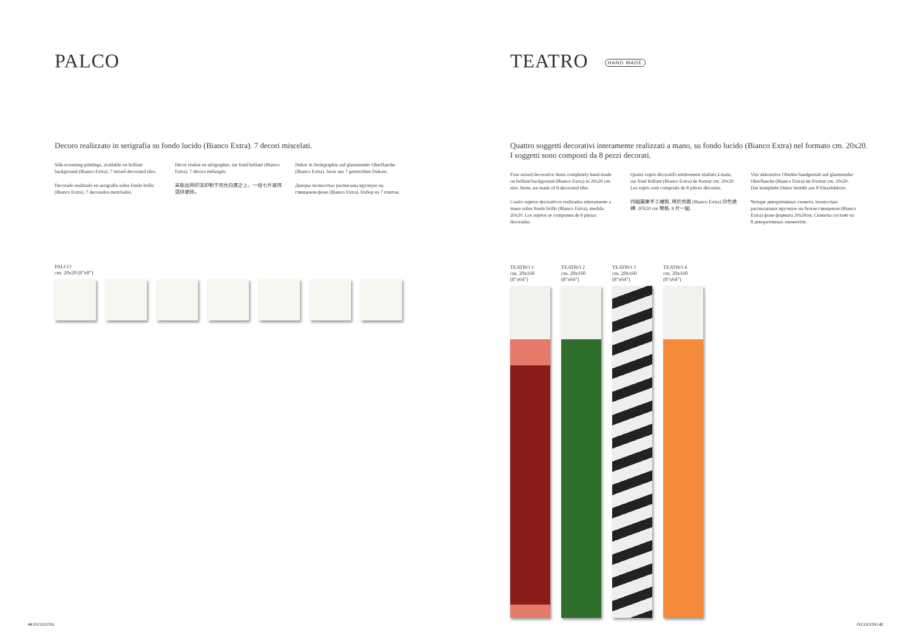PALCO
Decoro realizzato in serigrafia su fondo lucido (Bianco Extra). 7 decori miscelati.
Silk-screening printings, available on brillant background (Bianco Extra). 7 mixed decorated tiles.
Decorado realizado en serigrafia sobre fondo brillo (Bianco Extra). 7 decorados mezclados.
Décor réalisé en sérigraphie, sur fond brillant (Bianco Extra). 7 décors mélangés.
采取丝网印法印制于亮光白底之上，一组七片装饰混拼瓷砖。
Dekor in Seriegraphie auf glaenzender Oberflaeche (Bianco Extra). Serie aus 7 gemischten Dekore.
Декоры полностью расписаны вручную на глянцевом фоне (Bianco Extra). Набор из 7 плиток.
PALCO
cm. 20x20 (8"x8")
44.PIZZIGONI
TEATRO HAND MADE
Quattro soggetti decorativi interamente realizzati a mano, su fondo lucido (Bianco Extra) nel formato cm. 20x20.
I soggetti sono composti da 8 pezzi decorati.
Four mixed decorative items completely hand-made on brillant background (Bianco Extra) in 20x20 cm. size. Items are made of 8 decorated tiles.
Cuatro sujetos decorativos realizados enteramente a mano sobre fondo brillo (Bianco Extra), medida 20x20. Los sujetos se componen de 8 piezas decoradas.
Quatre sujets décoratifs entièrement réalisés à main, sur fond brillant (Bianco Extra) de format cm. 20x20. Les sujets sont composés de 8 pièces décorées.
四組圖案手工繪製, 用於亮面 (Bianco Extra) 白色瓷磚. 20X20 cm 規格. 8 片一組.
Vier dekoretive Obiekte handgemalt auf glaenzender Oberflaeche (Bianco Extra) im Format cm. 20x20. Das komplette Dekor besteht aus 8 Einzeldekore.
Четыре декоративных сюжета, полностью расписанных вручную на белом глянцевом (Bianco Extra) фоне формата 20x20см. Сюжеты состоят из 8 декоративных элементов.
TEATRO 1
cm. 20x160 (8"x64")
TEATRO 2
cm. 20x160 (8"x64")
TEATRO 3
cm. 20x160 (8"x64")
TEATRO 4
cm. 20x160 (8"x64")
PIZZIGONI.45